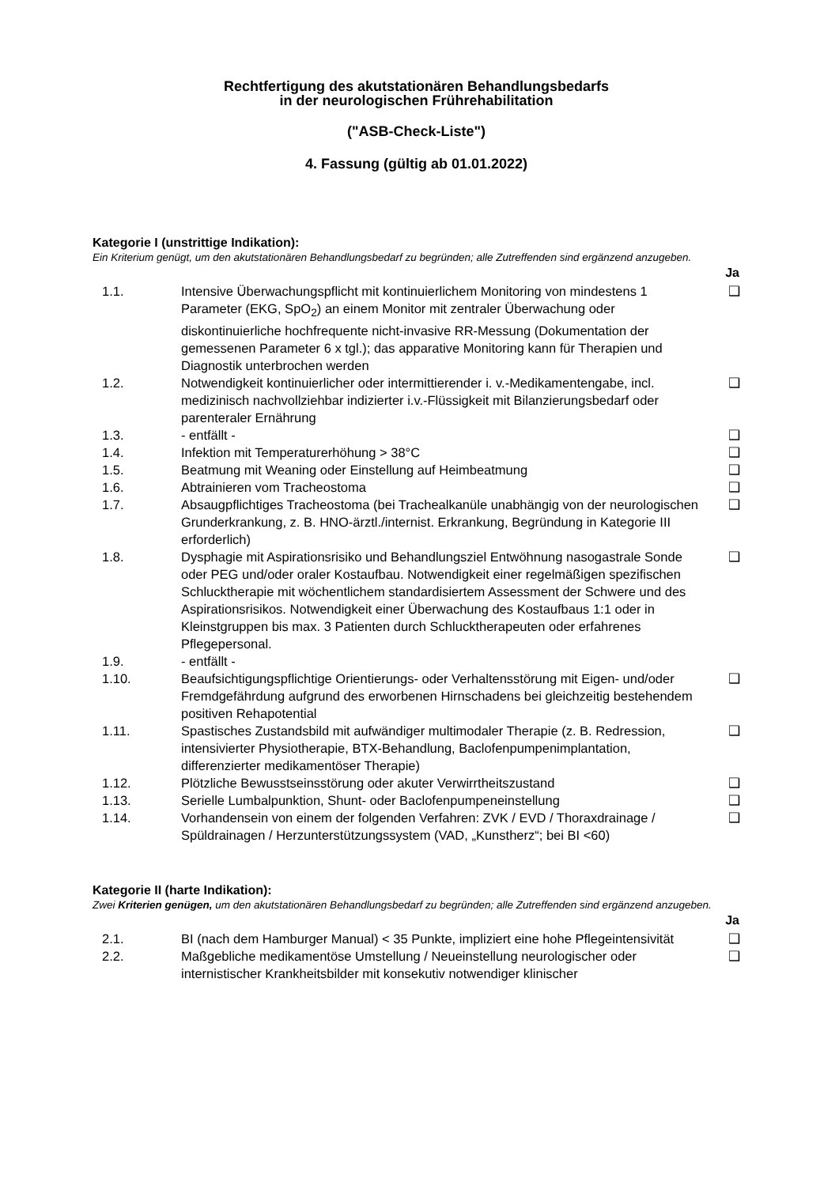Rechtfertigung des akutstationären Behandlungsbedarfs
in der neurologischen Frührehabilitation
("ASB-Check-Liste")
4. Fassung (gültig ab 01.01.2022)
Kategorie I (unstrittige Indikation):
Ein Kriterium genügt, um den akutstationären Behandlungsbedarf zu begründen; alle Zutreffenden sind ergänzend anzugeben.
| | | Ja |
| --- | --- | --- |
| 1.1. | Intensive Überwachungspflicht mit kontinuierlichem Monitoring von mindestens 1 Parameter (EKG, SpO<sub>2</sub>) an einem Monitor mit zentraler Überwachung oder diskontinuierliche hochfrequente nicht-invasive RR-Messung (Dokumentation der gemessenen Parameter 6 x tgl.); das apparative Monitoring kann für Therapien und Diagnostik unterbrochen werden | ❑ |
| 1.2. | Notwendigkeit kontinuierlicher oder intermittierender i. v.-Medikamentengabe, incl. medizinisch nachvollziehbar indizierter i.v.-Flüssigkeit mit Bilanzierungsbedarf oder parenteraler Ernährung | ❑ |
| 1.3. | - entfällt - | ❑ |
| 1.4. | Infektion mit Temperaturerhöhung > 38°C | ❑ |
| 1.5. | Beatmung mit Weaning oder Einstellung auf Heimbeatmung | ❑ |
| 1.6. | Abtrainieren vom Tracheostoma | ❑ |
| 1.7. | Absaugpflichtiges Tracheostoma (bei Trachealkanüle unabhängig von der neurologischen Grunderkrankung, z. B. HNO-ärztl./internist. Erkrankung, Begründung in Kategorie III erforderlich) | ❑ |
| 1.8. | Dysphagie mit Aspirationsrisiko und Behandlungsziel Entwöhnung nasogastrale Sonde oder PEG und/oder oraler Kostaufbau. Notwendigkeit einer regelmäßigen spezifischen Schlucktherapie mit wöchentlichem standardisiertem Assessment der Schwere und des Aspirationsrisikos. Notwendigkeit einer Überwachung des Kostaufbaus 1:1 oder in Kleinstgruppen bis max. 3 Patienten durch Schlucktherapeuten oder erfahrenes Pflegepersonal. | ❑ |
| 1.9. | - entfällt - | |
| 1.10. | Beaufsichtigungspflichtige Orientierungs- oder Verhaltensstörung mit Eigen- und/oder Fremdgefährdung aufgrund des erworbenen Hirnschadens bei gleichzeitig bestehendem positiven Rehapotential | ❑ |
| 1.11. | Spastisches Zustandsbild mit aufwändiger multimodaler Therapie (z. B. Redression, intensivierter Physiotherapie, BTX-Behandlung, Baclofenpumpenimplantation, differenzierter medikamentöser Therapie) | ❑ |
| 1.12. | Plötzliche Bewusstseinsstörung oder akuter Verwirrtheitszustand | ❑ |
| 1.13. | Serielle Lumbalpunktion, Shunt- oder Baclofenpumpeneinstellung | ❑ |
| 1.14. | Vorhandensein von einem der folgenden Verfahren: ZVK / EVD / Thoraxdrainage / Spüldrainagen / Herzunterstützungssystem (VAD, „Kunstherz“; bei BI <60) | ❑ |
Kategorie II (harte Indikation):
Zwei Kriterien genügen, um den akutstationären Behandlungsbedarf zu begründen; alle Zutreffenden sind ergänzend anzugeben.
| | | Ja |
| --- | --- | --- |
| 2.1. | BI (nach dem Hamburger Manual) < 35 Punkte, impliziert eine hohe Pflegeintensivität | ❑ |
| 2.2. | Maßgebliche medikamentöse Umstellung / Neueinstellung neurologischer oder internistischer Krankheitsbilder mit konsekutiv notwendiger klinischer | ❑ |